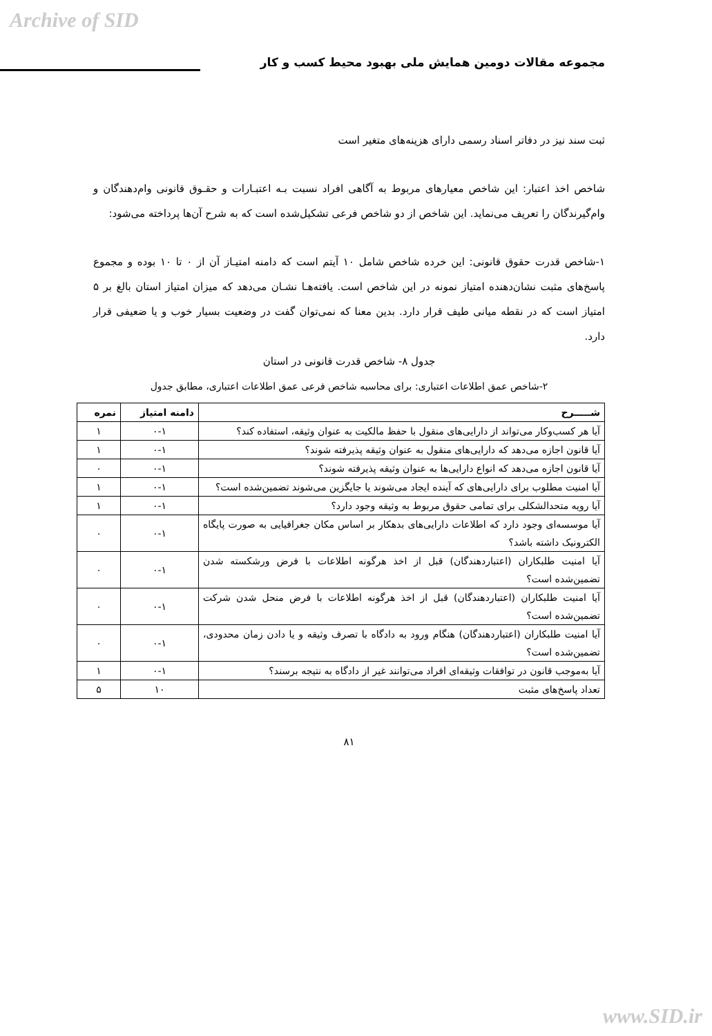Archive of SID
مجموعه مقالات دومین همایش ملی بهبود محیط کسب و کار
ثبت سند نیز در دفاتر اسناد رسمی دارای هزینه‌های متغیر است
شاخص اخذ اعتبار: این شاخص معیارهای مربوط به آگاهی افراد نسبت بـه اعتبـارات و حقـوق قانونی وام‌دهندگان و وام‌گیرندگان را تعریف می‌نماید. این شاخص از دو شاخص فرعی تشکیل‌شده است که به شرح آن‌ها پرداخته می‌شود:
۱-شاخص قدرت حقوق قانونی: این خرده شاخص شامل ۱۰ آیتم است که دامنه امتیـاز آن از ۰ تا ۱۰ بوده و مجموع پاسخ‌های مثبت نشان‌دهنده امتیاز نمونه در این شاخص است. یافته‌هـا نشـان می‌دهد که میزان امتیاز استان بالغ بر ۵ امتیاز است که در نقطه میانی طیف قرار دارد. بدین معنا که نمی‌توان گفت در وضعیت بسیار خوب و یا ضعیفی قرار دارد.
جدول ۸- شاخص قدرت قانونی در استان
۲-شاخص عمق اطلاعات اعتباری: برای محاسبه شاخص فرعی عمق اطلاعات اعتباری، مطابق جدول
| شـــــرح | دامنه امتیاز | نمره |
| --- | --- | --- |
| آیا هر کسب‌وکار می‌تواند از دارایی‌های منقول با حفظ مالکیت به عنوان وثیقه، استفاده کند؟ | ۰-۱ | ۱ |
| آیا قانون اجازه می‌دهد که دارایی‌های منقول به عنوان وثیقه پذیرفته شوند؟ | ۰-۱ | ۱ |
| آیا قانون اجازه می‌دهد که انواع دارایی‌ها به عنوان وثیقه پذیرفته شوند؟ | ۰-۱ | ۰ |
| آیا امنیت مطلوب برای دارایی‌های که آینده ایجاد می‌شوند یا جایگزین می‌شوند تضمین‌شده است؟ | ۰-۱ | ۱ |
| آیا رویه متحدالشکلی برای تمامی حقوق مربوط به وثیقه وجود دارد؟ | ۰-۱ | ۱ |
| آیا موسسه‌ای وجود دارد که اطلاعات دارایی‌های بدهکار بر اساس مکان جغرافیایی به صورت پایگاه الکترونیک داشته باشد؟ | ۰-۱ | ۰ |
| آیا امنیت طلبکاران (اعتباردهندگان) قبل از اخذ هرگونه اطلاعات با فرض ورشکسته شدن تضمین‌شده است؟ | ۰-۱ | ۰ |
| آیا امنیت طلبکاران (اعتباردهندگان) قبل از اخذ هرگونه اطلاعات با فرض منحل شدن شرکت تضمین‌شده است؟ | ۰-۱ | ۰ |
| آیا امنیت طلبکاران (اعتباردهندگان) هنگام ورود به دادگاه با تصرف وثیقه و یا دادن زمان محدودی، تضمین‌شده است؟ | ۰-۱ | ۰ |
| آیا به‌موجب قانون در توافقات وثیقه‌ای افراد می‌توانند غیر از دادگاه به نتیجه برسند؟ | ۰-۱ | ۱ |
| تعداد پاسخ‌های مثبت | ۱۰ | ۵ |
۸۱
www.SID.ir